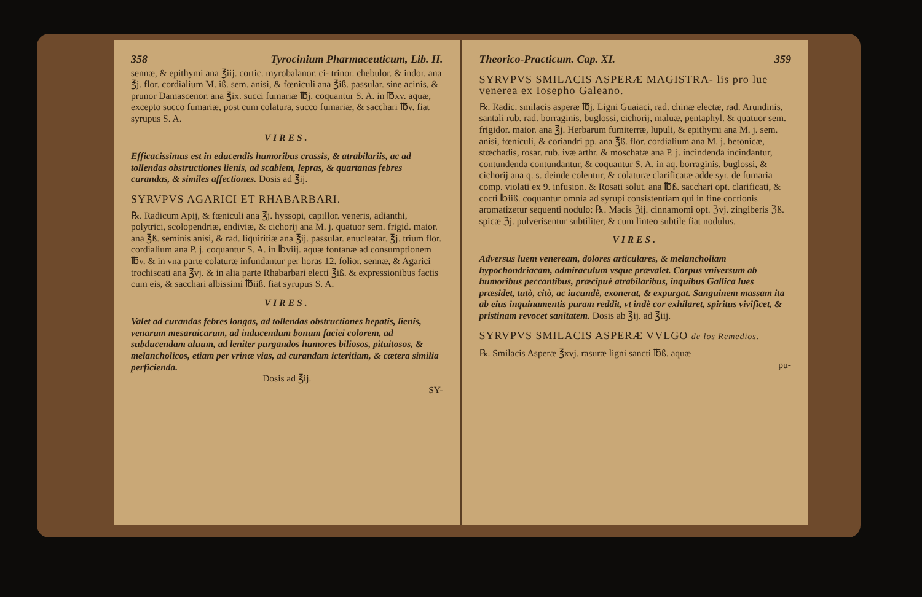358 Tyrocinium Pharmaceuticum, Lib. II.
sennæ, & epithymi ana ℥iij. cortic. myrobalanor. ci- trinor. chebulor. & indor. ana ℥j. flor. cordialium M. iß. sem. anisi, & fœniculi ana ℥iß. passular. sine acinis, & prunor Damascenor. ana ℥ix. succi fumariæ ℔j. coquantur S. A. in ℔xv. aquæ, excepto succo fumariæ, post cum colatura, succo fumariæ, & sacchari ℔v. fiat syrupus S. A.
VIRES.
Efficacissimus est in educendis humoribus crassis, & atrabilariis, ac ad tollendas obstructiones lienis, ad scabiem, lepras, & quartanas febres curandas, & similes affectiones. Dosis ad ℥ij.
SYRVPVS AGARICI ET RHABARBARI.
℞. Radicum Apij, & fœniculi ana ℥j. hyssopi, capillor. veneris, adianthi, polytrici, scolopendriæ, endiviæ, & cichorij ana M. j. quatuor sem. frigid. maior. ana ℥ß. seminis anisi, & rad. liquiritiæ ana ℥ij. passular. enucleatar. ℥j. trium flor. cordialium ana P. j. coquantur S. A. in ℔viij. aquæ fontanæ ad consumptionem ℔v. & in vna parte colaturæ infundantur per horas 12. folior. sennæ, & Agarici trochiscati ana ℥vj. & in alia parte Rhabarbari electi ℥iß. & expressionibus factis cum eis, & sacchari albissimi ℔iiß. fiat syrupus S. A.
VIRES.
Valet ad curandas febres longas, ad tollendas obstructiones hepatis, lienis, venarum mesaraicarum, ad inducendum bonum faciei colorem, ad subducendam aluum, ad leniter purgandos humores biliosos, pituitosos, & melancholicos, etiam per vrinæ vias, ad curandam icteritiam, & cætera similia perficienda.
Dosis ad ℥ij.
SY-
Theorico-Practicum. Cap. XI. 359
SYRVPVS SMILACIS ASPERÆ MAGISTRA- lis pro lue venerea ex Iosepho Galeano.
℞. Radic. smilacis asperæ ℔j. Ligni Guaiaci, rad. chinæ electæ, rad. Arundinis, santali rub. rad. borraginis, buglossi, cichorij, maluæ, pentaphyl. & quatuor sem. frigidor. maior. ana ℥j. Herbarum fumiterræ, lupuli, & epithymi ana M. j. sem. anisi, fœniculi, & coriandri pp. ana ℥ß. flor. cordialium ana M. j. betonicæ, stœchadis, rosar. rub. ivæ arthr. & moschatæ ana P. j. incindenda incindantur, contundenda contundantur, & coquantur S. A. in aq. borraginis, buglossi, & cichorij ana q. s. deinde colentur, & colaturæ clarificatæ adde syr. de fumaria comp. violati ex 9. infusion. & Rosati solut. ana ℔ß. sacchari opt. clarificati, & cocti ℔iiß. coquantur omnia ad syrupi consistentiam qui in fine coctionis aromatizetur sequenti nodulo: ℞. Macis ℨij. cinnamomi opt. ℨvj. zingiberis ℨß. spicæ ℨj. pulverisentur subtiliter, & cum linteo subtile fiat nodulus.
VIRES.
Adversus luem veneream, dolores articulares, & melancholiam hypochondriacam, admiraculum vsque prævalet. Corpus vniversum ab humoribus peccantibus, præcipuè atrabilaribus, inquibus Gallica lues præsidet, tutò, citò, ac iucundè, exonerat, & expurgat. Sanguinem massam ita ab eius inquinamentis puram reddit, vt indè cor exhilaret, spiritus vivificet, & pristinam revocet sanitatem. Dosis ab ℥ij. ad ℥iij.
SYRVPVS SMILACIS ASPERÆ VVLGO de los Remedios.
℞. Smilacis Asperæ ℥xvj. rasuræ ligni sancti ℔ß. aquæ
pu-